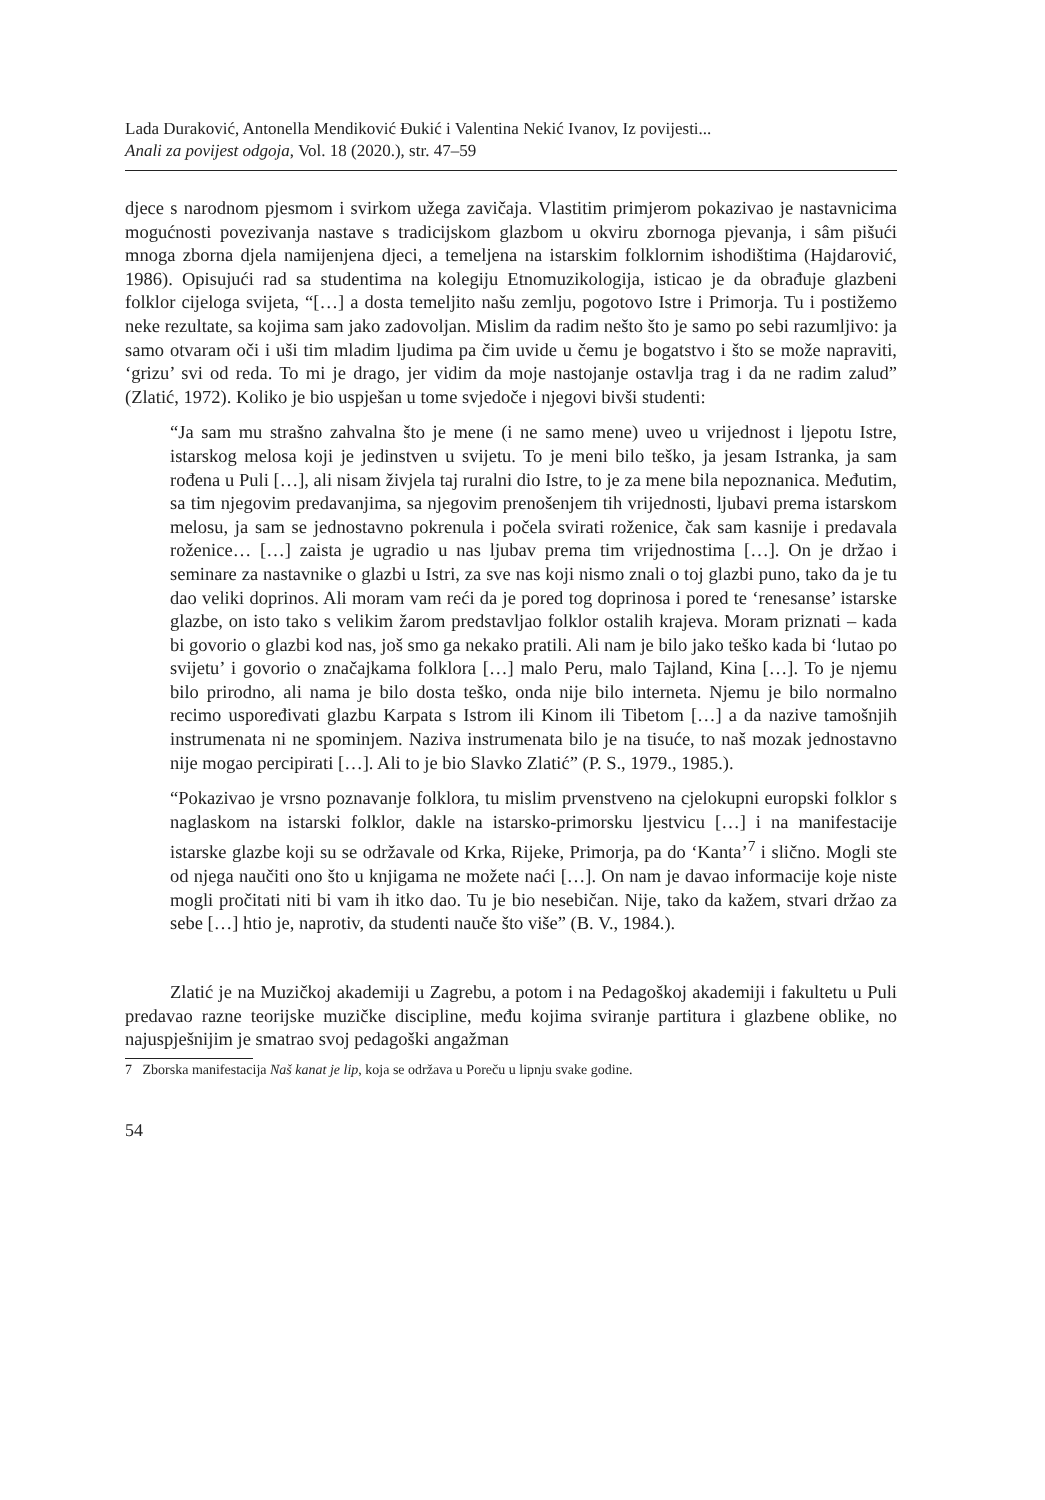Lada Duraković, Antonella Mendiković Đukić i Valentina Nekić Ivanov, Iz povijesti...
Anali za povijest odgoja, Vol. 18 (2020.), str. 47–59
djece s narodnom pjesmom i svirkom užega zavičaja. Vlastitim primjerom pokazivao je nastavnicima mogućnosti povezivanja nastave s tradicijskom glazbom u okviru zbornoga pjevanja, i sâm pišući mnoga zborna djela namijenjena djeci, a temeljena na istarskim folklornim ishodištima (Hajdarović, 1986). Opisujući rad sa studentima na kolegiju Etnomuzikologija, isticao je da obrađuje glazbeni folklor cijeloga svijeta, “[…] a dosta temeljito našu zemlju, pogotovo Istre i Primorja. Tu i postižemo neke rezultate, sa kojima sam jako zadovoljan. Mislim da radim nešto što je samo po sebi razumljivo: ja samo otvaram oči i uši tim mladim ljudima pa čim uvide u čemu je bogatstvo i što se može napraviti, ‘grizu’ svi od reda. To mi je drago, jer vidim da moje nastojanje ostavlja trag i da ne radim zalud” (Zlatić, 1972). Koliko je bio uspješan u tome svjedoče i njegovi bivši studenti:
“Ja sam mu strašno zahvalna što je mene (i ne samo mene) uveo u vrijednost i ljepotu Istre, istarskog melosa koji je jedinstven u svijetu. To je meni bilo teško, ja jesam Istranka, ja sam rođena u Puli […], ali nisam živjela taj ruralni dio Istre, to je za mene bila nepoznanica. Međutim, sa tim njegovim predavanjima, sa njegovim prenošenjem tih vrijednosti, ljubavi prema istarskom melosu, ja sam se jednostavno pokrenula i počela svirati roženice, čak sam kasnije i predavala roženice… […] zaista je ugradio u nas ljubav prema tim vrijednostima […]. On je držao i seminare za nastavnike o glazbi u Istri, za sve nas koji nismo znali o toj glazbi puno, tako da je tu dao veliki doprinos. Ali moram vam reći da je pored tog doprinosa i pored te ‘renesanse’ istarske glazbe, on isto tako s velikim žarom predstavljao folklor ostalih krajeva. Moram priznati – kada bi govorio o glazbi kod nas, još smo ga nekako pratili. Ali nam je bilo jako teško kada bi ‘lutao po svijetu’ i govorio o značajkama folklora […] malo Peru, malo Tajland, Kina […]. To je njemu bilo prirodno, ali nama je bilo dosta teško, onda nije bilo interneta. Njemu je bilo normalno recimo uspoređivati glazbu Karpata s Istrom ili Kinom ili Tibetom […] a da nazive tamošnjih instrumenata ni ne spominjem. Naziva instrumenata bilo je na tisuće, to naš mozak jednostavno nije mogao percipirati […]. Ali to je bio Slavko Zlatić” (P. S., 1979., 1985.).
“Pokazivao je vrsno poznavanje folklora, tu mislim prvenstveno na cjelokupni europski folklor s naglaskom na istarski folklor, dakle na istarsko-primorsku ljestvicu […] i na manifestacije istarske glazbe koji su se održavale od Krka, Rijeke, Primorja, pa do ‘Kanta’<sup>7</sup> i slično. Mogli ste od njega naučiti ono što u knjigama ne možete naći […]. On nam je davao informacije koje niste mogli pročitati niti bi vam ih itko dao. Tu je bio nesebičan. Nije, tako da kažem, stvari držao za sebe […] htio je, naprotiv, da studenti nauče što više” (B. V., 1984.).
Zlatić je na Muzičkoj akademiji u Zagrebu, a potom i na Pedagoškoj akademiji i fakultetu u Puli predavao razne teorijske muzičke discipline, među kojima sviranje partitura i glazbene oblike, no najuspješnijim je smatrao svoj pedagoški angažman
7 Zborska manifestacija Naš kanat je lip, koja se održava u Poreču u lipnju svake godine.
54